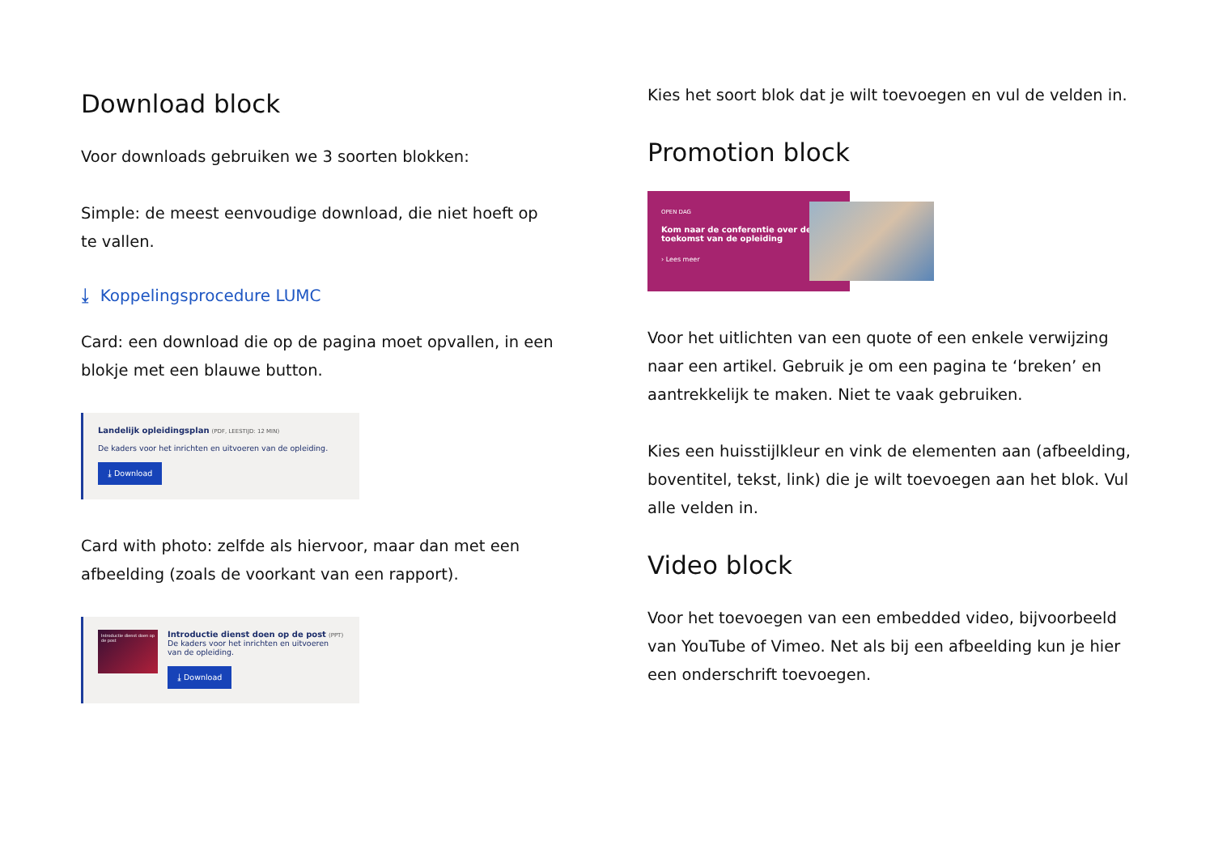Download block
Voor downloads gebruiken we 3 soorten blokken:
Simple: de meest eenvoudige download, die niet hoeft op te vallen.
⤓ Koppelingsprocedure LUMC
Card: een download die op de pagina moet opvallen, in een blokje met een blauwe button.
Landelijk opleidingsplan (PDF, LEESTIJD: 12 MIN)
De kaders voor het inrichten en uitvoeren van de opleiding.
⤓ Download
Card with photo: zelfde als hiervoor, maar dan met een afbeelding (zoals de voorkant van een rapport).
Introductie dienst doen op de post
Introductie dienst doen op de post (PPT)
De kaders voor het inrichten en uitvoeren van de opleiding.
⤓ Download
Kies het soort blok dat je wilt toevoegen en vul de velden in.
Promotion block
OPEN DAG
Kom naar de conferentie over de toekomst van de opleiding
› Lees meer
Voor het uitlichten van een quote of een enkele verwijzing naar een artikel. Gebruik je om een pagina te ‘breken’ en aantrekkelijk te maken. Niet te vaak gebruiken.
Kies een huisstijlkleur en vink de elementen aan (afbeelding, boventitel, tekst, link) die je wilt toevoegen aan het blok. Vul alle velden in.
Video block
Voor het toevoegen van een embedded video, bijvoorbeeld van YouTube of Vimeo. Net als bij een afbeelding kun je hier een onderschrift toevoegen.